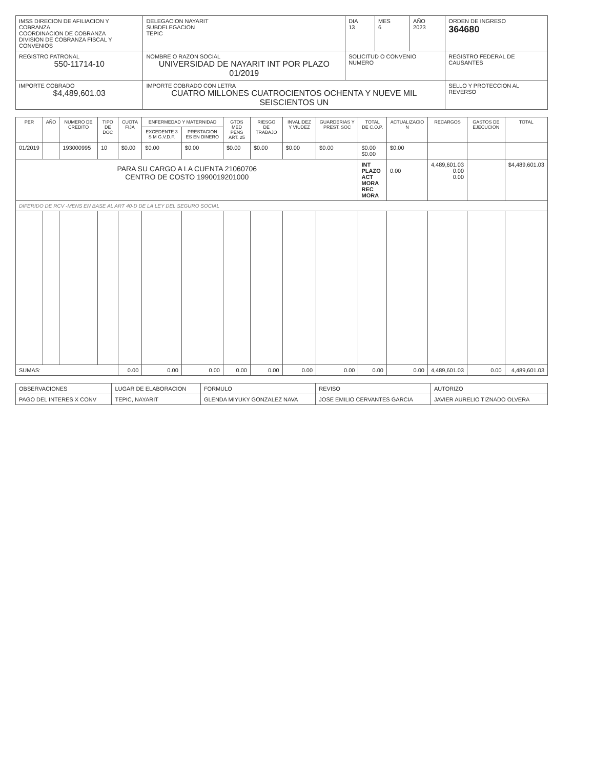| IMSS DIRECION DE AFILIACION Y COBRANZA COORDINACION DE COBRANZA DIVISION DE COBRANZA FISCAL Y CONVENIOS | | DELEGACION NAYARIT SUBDELEGACION TEPIC | DIA 13 | MES 6 | AÑO 2023 | ORDEN DE INGRESO 364680 |
| REGISTRO PATRONAL 550-11714-10 | NOMBRE O RAZON SOCIAL UNIVERSIDAD DE NAYARIT INT POR PLAZO 01/2019 | | SOLICITUD O CONVENIO NUMERO | | | REGISTRO FEDERAL DE CAUSANTES |
| IMPORTE COBRADO $4,489,601.03 | IMPORTE COBRADO CON LETRA CUATRO MILLONES CUATROCIENTOS OCHENTA Y NUEVE MIL SEISCIENTOS UN | | | | | SELLO Y PROTECCION AL REVERSO |
| PER | AÑO | NUMERO DE CREDITO | TIPO DE DOC | CUOTA FIJA | ENFERMEDAD Y MATERNIDAD | | GTOS MED PENS ART. 25 | RIESGO DE TRABAJO | INVALIDEZ Y VIUDEZ | GUARDERIAS Y PREST. SOC | TOTAL DE C.O.P. | ACTUALIZACIO N | RECARGOS | GASTOS DE EJECUCION | TOTAL |
| --- | --- | --- | --- | --- | --- | --- | --- | --- | --- | --- | --- | --- | --- | --- | --- |
| | | | | | EXCEDENTE 3 S M G.V.D.F. | PRESTACION ES EN DINERO | | | | | | | | | |
| 01/2019 | | 193000995 | 10 | $0.00 | $0.00 | $0.00 | $0.00 | $0.00 | $0.00 | $0.00 | $0.00 $0.00 | $0.00 | | | |
| PARA SU CARGO A LA CUENTA 21060706 CENTRO DE COSTO 1990019201000 | | | | | | | | | | | INT PLAZO ACT MORA REC MORA | 0.00 | 4,489,601.03 0.00 0.00 | | $4,489,601.03 |
| DIFERIDO DE RCV -MENS EN BASE AL ART 40-D DE LA LEY DEL SEGURO SOCIAL | | | | | | | | | | | | | | | |
| SUMAS: | | | | 0.00 | 0.00 | 0.00 | 0.00 | 0.00 | 0.00 | 0.00 | 0.00 | 0.00 | 4,489,601.03 | 0.00 | 4,489,601.03 |
| OBSERVACIONES | LUGAR DE ELABORACION | FORMULO | REVISO | AUTORIZO |
| PAGO DEL INTERES X CONV | TEPIC, NAYARIT | GLENDA MIYUKY GONZALEZ NAVA | JOSE EMILIO CERVANTES GARCIA | JAVIER AURELIO TIZNADO OLVERA |